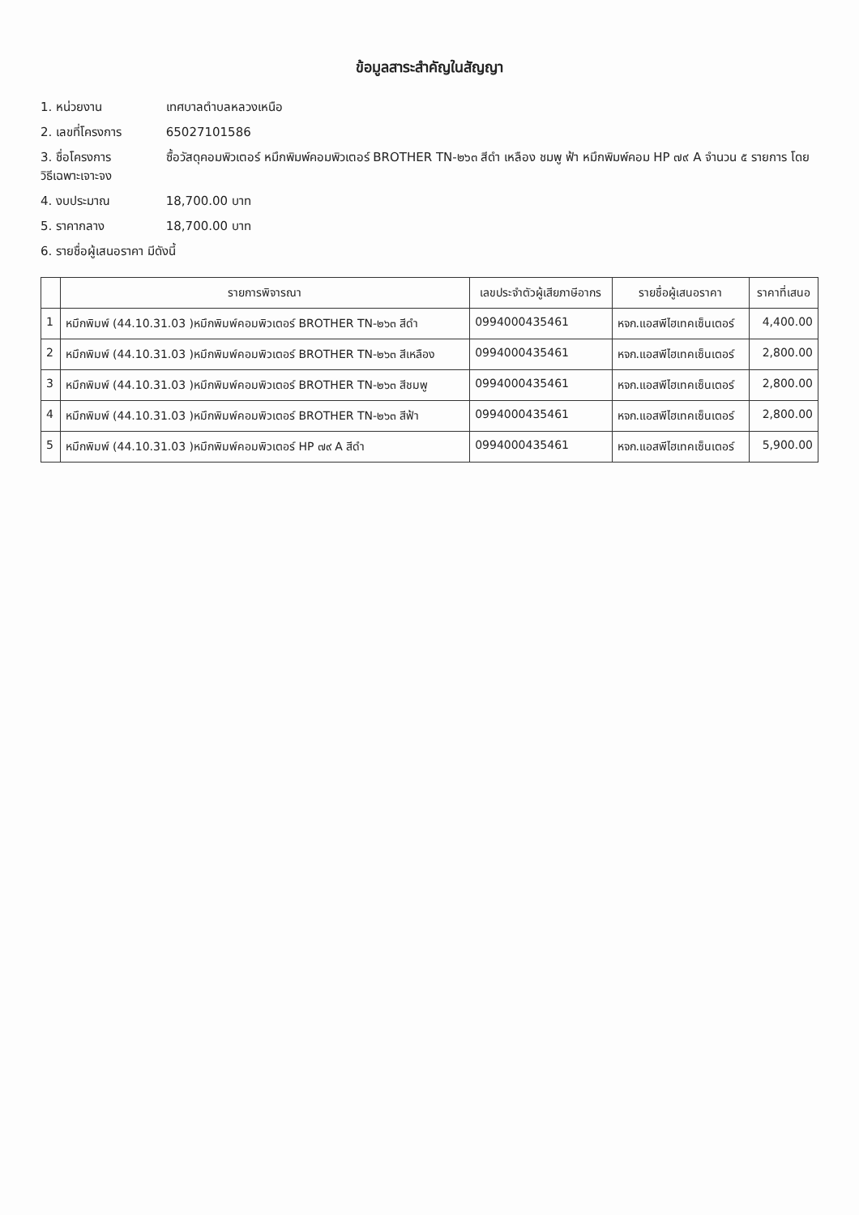ข้อมูลสาระสำคัญในสัญญา
1. หน่วยงาน เทศบาลตำบลหลวงเหนือ
2. เลขที่โครงการ 65027101586
3. ชื่อโครงการ ซื้อวัสดุคอมพิวเตอร์ หมึกพิมพ์คอมพิวเตอร์ BROTHER TN-๒๖๓ สีดำ เหลือง ชมพู ฟ้า หมึกพิมพ์คอม HP ๗๙ A จำนวน ๕ รายการ โดยวิธีเฉพาะเจาะจง
4. งบประมาณ 18,700.00 บาท
5. ราคากลาง 18,700.00 บาท
6. รายชื่อผู้เสนอราคา มีดังนี้
| | รายการพิจารณา | เลขประจำตัวผู้เสียภาษีอากร | รายชื่อผู้เสนอราคา | ราคาที่เสนอ |
| --- | --- | --- | --- | --- |
| 1 | หมึกพิมพ์ (44.10.31.03 )หมึกพิมพ์คอมพิวเตอร์ BROTHER TN-๒๖๓ สีดำ | 0994000435461 | หจก.แอสพีไฮเทคเซ็นเตอร์ | 4,400.00 |
| 2 | หมึกพิมพ์ (44.10.31.03 )หมึกพิมพ์คอมพิวเตอร์ BROTHER TN-๒๖๓ สีเหลือง | 0994000435461 | หจก.แอสพีไฮเทคเซ็นเตอร์ | 2,800.00 |
| 3 | หมึกพิมพ์ (44.10.31.03 )หมึกพิมพ์คอมพิวเตอร์ BROTHER TN-๒๖๓ สีชมพู | 0994000435461 | หจก.แอสพีไฮเทคเซ็นเตอร์ | 2,800.00 |
| 4 | หมึกพิมพ์ (44.10.31.03 )หมึกพิมพ์คอมพิวเตอร์ BROTHER TN-๒๖๓ สีฟ้า | 0994000435461 | หจก.แอสพีไฮเทคเซ็นเตอร์ | 2,800.00 |
| 5 | หมึกพิมพ์ (44.10.31.03 )หมึกพิมพ์คอมพิวเตอร์ HP ๗๙ A สีดำ | 0994000435461 | หจก.แอสพีไฮเทคเซ็นเตอร์ | 5,900.00 |